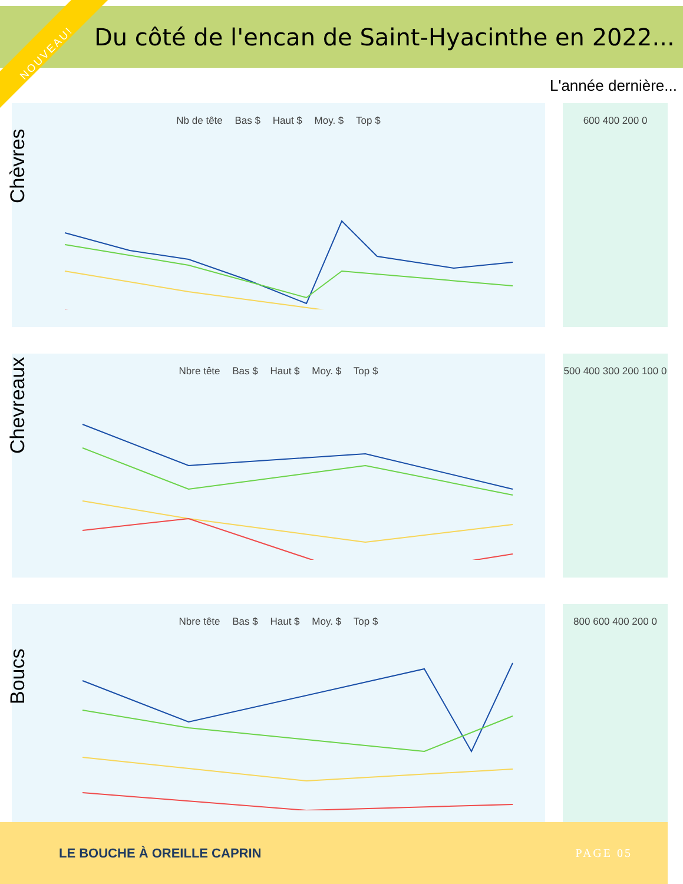NOUVEAU!
Du côté de l'encan de Saint-Hyacinthe en 2022...
L'année dernière...
Nb de tête Bas $ Haut $ Moy. $ Top $
Chèvres
600 400 200 0
Nbre tête Bas $ Haut $ Moy. $ Top $
Chevreaux
500 400 300 200 100 0
Nbre tête Bas $ Haut $ Moy. $ Top $
Boucs
800 600 400 200 0
LE BOUCHE À OREILLE CAPRIN PAGE 05